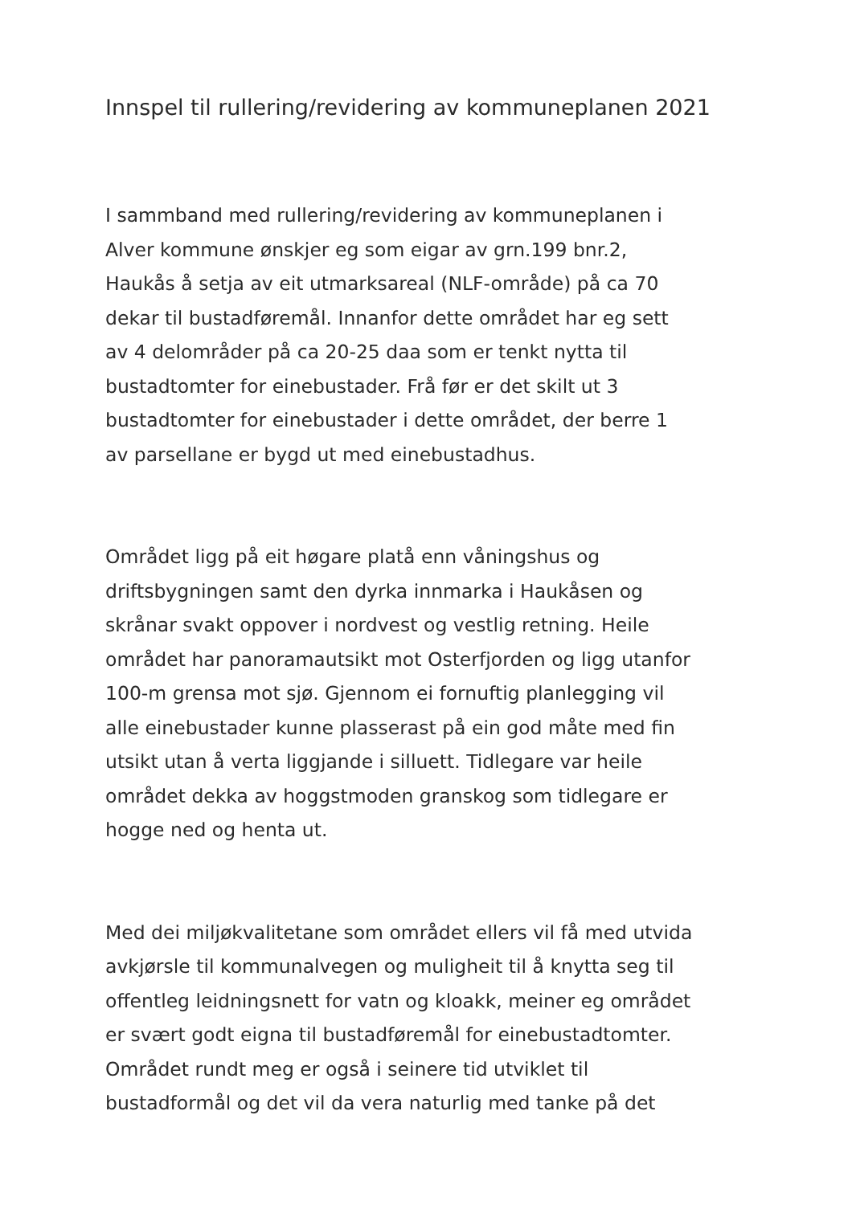Innspel til rullering/revidering av kommuneplanen 2021
I sammband med rullering/revidering av kommuneplanen i
Alver kommune ønskjer eg som eigar av grn.199 bnr.2,
Haukås å setja av eit utmarksareal (NLF-område) på ca 70
dekar til bustadføremål. Innanfor dette området har eg sett
av 4 delområder på ca 20-25 daa som er tenkt nytta til
bustadtomter for einebustader. Frå før er det skilt ut 3
bustadtomter for einebustader i dette området, der berre 1
av parsellane er bygd ut med einebustadhus.
Området ligg på eit høgare platå enn våningshus og
driftsbygningen samt den dyrka innmarka i Haukåsen og
skrånar svakt oppover i nordvest og vestlig retning. Heile
området har panoramautsikt mot Osterfjorden og ligg utanfor
100-m grensa mot sjø. Gjennom ei fornuftig planlegging vil
alle einebustader kunne plasserast på ein god måte med fin
utsikt utan å verta liggjande i silluett. Tidlegare var heile
området dekka av hoggstmoden granskog som tidlegare er
hogge ned og henta ut.
Med dei miljøkvalitetane som området ellers vil få med utvida
avkjørsle til kommunalvegen og muligheit til å knytta seg til
offentleg leidningsnett for vatn og kloakk, meiner eg området
er svært godt eigna til bustadføremål for einebustadtomter.
Området rundt meg er også i seinere tid utviklet til
bustadformål og det vil da vera naturlig med tanke på det